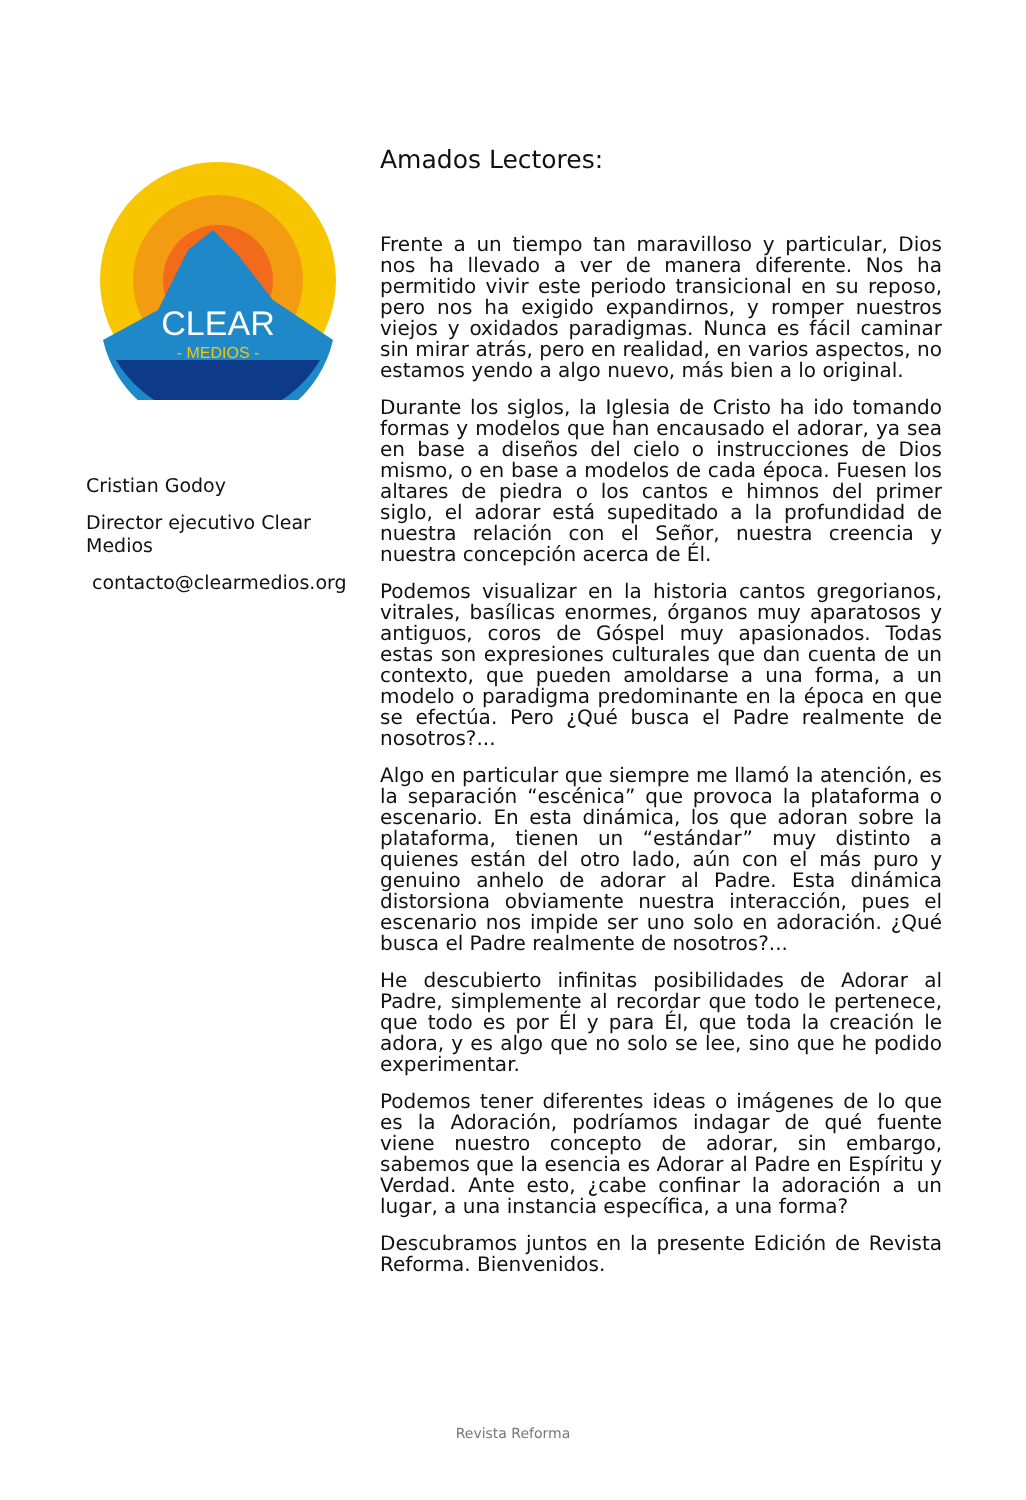CLEAR
- MEDIOS -
Cristian Godoy
Director ejecutivo Clear Medios
contacto@clearmedios.org
Amados Lectores:
Frente a un tiempo tan maravilloso y particular, Dios nos ha llevado a ver de manera diferente. Nos ha permitido vivir este periodo transicional en su reposo, pero nos ha exigido expandirnos, y romper nuestros viejos y oxidados paradigmas. Nunca es fácil caminar sin mirar atrás, pero en realidad, en varios aspectos, no estamos yendo a algo nuevo, más bien a lo original.
Durante los siglos, la Iglesia de Cristo ha ido tomando formas y modelos que han encausado el adorar, ya sea en base a diseños del cielo o instrucciones de Dios mismo, o en base a modelos de cada época. Fuesen los altares de piedra o los cantos e himnos del primer siglo, el adorar está supeditado a la profundidad de nuestra relación con el Señor, nuestra creencia y nuestra concepción acerca de Él.
Podemos visualizar en la historia cantos gregorianos, vitrales, basílicas enormes, órganos muy aparatosos y antiguos, coros de Góspel muy apasionados. Todas estas son expresiones culturales que dan cuenta de un contexto, que pueden amoldarse a una forma, a un modelo o paradigma predominante en la época en que se efectúa. Pero ¿Qué busca el Padre realmente de nosotros?...
Algo en particular que siempre me llamó la atención, es la separación “escénica” que provoca la plataforma o escenario. En esta dinámica, los que adoran sobre la plataforma, tienen un “estándar” muy distinto a quienes están del otro lado, aún con el más puro y genuino anhelo de adorar al Padre. Esta dinámica distorsiona obviamente nuestra interacción, pues el escenario nos impide ser uno solo en adoración. ¿Qué busca el Padre realmente de nosotros?...
He descubierto infinitas posibilidades de Adorar al Padre, simplemente al recordar que todo le pertenece, que todo es por Él y para Él, que toda la creación le adora, y es algo que no solo se lee, sino que he podido experimentar.
Podemos tener diferentes ideas o imágenes de lo que es la Adoración, podríamos indagar de qué fuente viene nuestro concepto de adorar, sin embargo, sabemos que la esencia es Adorar al Padre en Espíritu y Verdad. Ante esto, ¿cabe confinar la adoración a un lugar, a una instancia específica, a una forma?
Descubramos juntos en la presente Edición de Revista Reforma. Bienvenidos.
Revista Reforma